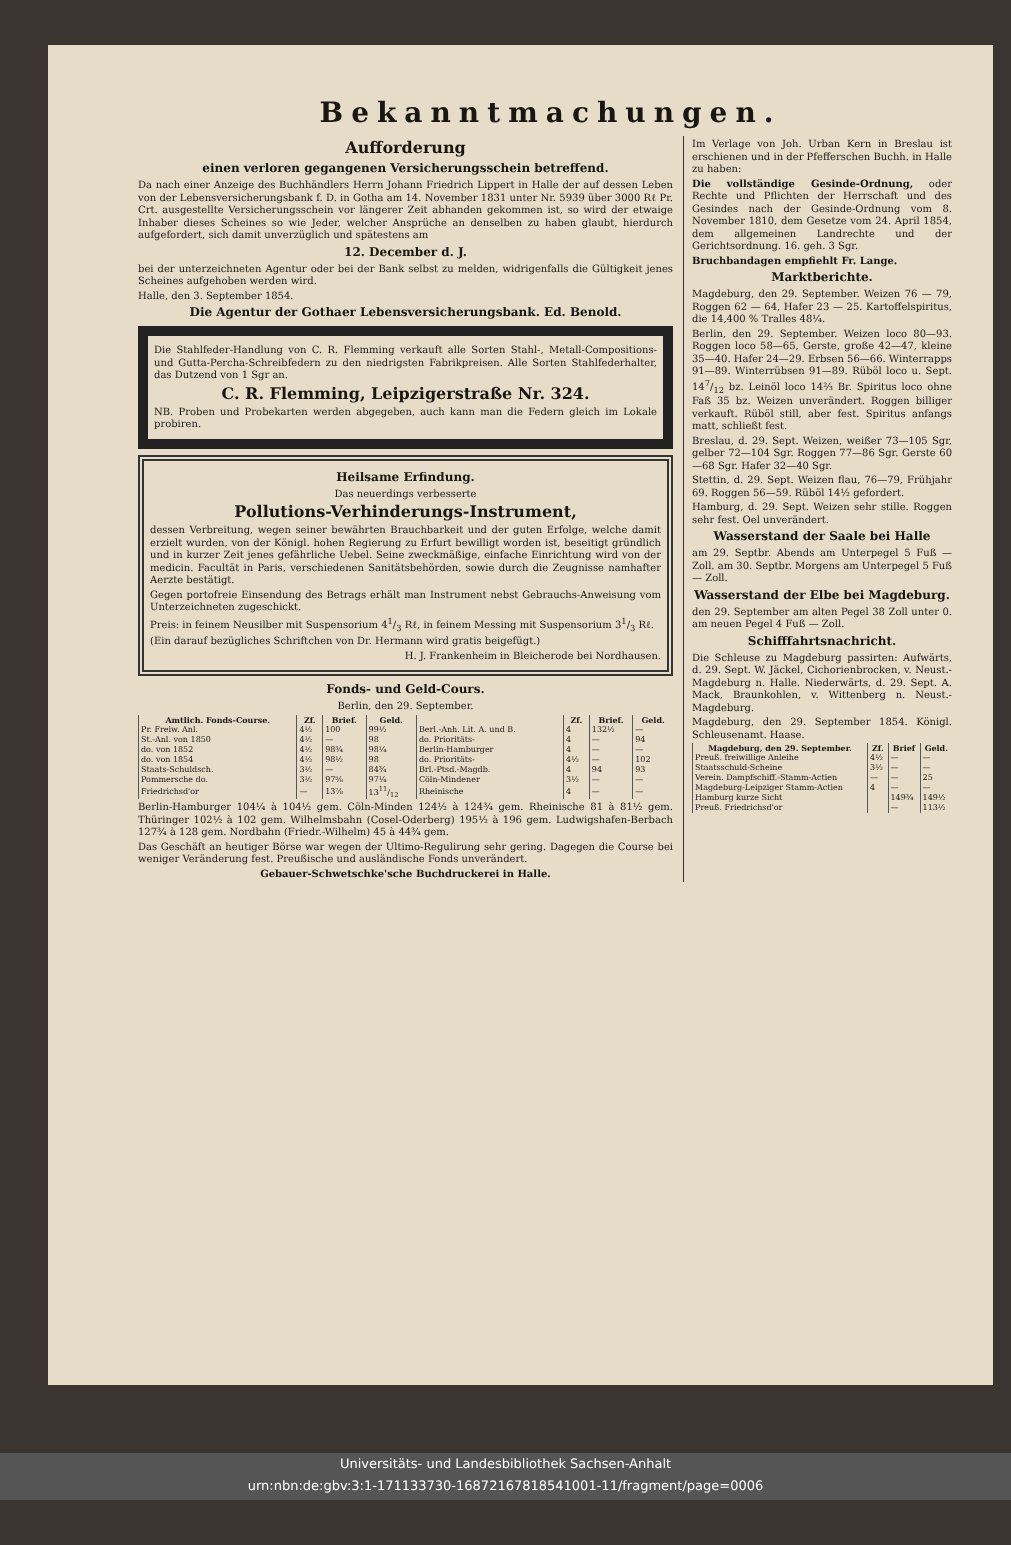Bekanntmachungen.
Aufforderung
einen verloren gegangenen Versicherungsschein betreffend.
Da nach einer Anzeige des Buchhändlers Herrn Johann Friedrich Lippert in Halle der auf dessen Leben von der Lebensversicherungsbank f. D. in Gotha am 14. November 1831 unter Nr. 5939 über 3000 Rℓ Pr. Crt. ausgestellte Versicherungsschein vor längerer Zeit abhanden gekommen ist, so wird der etwaige Inhaber dieses Scheines so wie Jeder, welcher Ansprüche an denselben zu haben glaubt, hierdurch aufgefordert, sich damit unverzüglich und spätestens am
12. December d. J.
bei der unterzeichneten Agentur oder bei der Bank selbst zu melden, widrigenfalls die Gültigkeit jenes Scheines aufgehoben werden wird.
Halle, den 3. September 1854.
Die Agentur der Gothaer Lebensversicherungsbank. Ed. Benold.
Die Stahlfeder-Handlung von C. R. Flemming verkauft alle Sorten Stahl-, Metall-Compositions- und Gutta-Percha-Schreibfedern zu den niedrigsten Fabrikpreisen. Alle Sorten Stahlfederhalter, das Dutzend von 1 Sgr an.
C. R. Flemming, Leipzigerstraße Nr. 324.
NB. Proben und Probekarten werden abgegeben, auch kann man die Federn gleich im Lokale probiren.
Heilsame Erfindung.
Das neuerdings verbesserte
Pollutions-Verhinderungs-Instrument,
dessen Verbreitung, wegen seiner bewährten Brauchbarkeit und der guten Erfolge, welche damit erzielt wurden, von der Königl. hohen Regierung zu Erfurt bewilligt worden ist, beseitigt gründlich und in kurzer Zeit jenes gefährliche Uebel. Seine zweckmäßige, einfache Einrichtung wird von der medicin. Facultät in Paris, verschiedenen Sanitätsbehörden, sowie durch die Zeugnisse namhafter Aerzte bestätigt.
Gegen portofreie Einsendung des Betrags erhält man Instrument nebst Gebrauchs-Anweisung vom Unterzeichneten zugeschickt.
Preis: in feinem Neusilber mit Suspensorium 41/3 Rℓ, in feinem Messing mit Suspensorium 31/3 Rℓ.
(Ein darauf bezügliches Schriftchen von Dr. Hermann wird gratis beigefügt.)
H. J. Frankenheim in Bleicherode bei Nordhausen.
Fonds- und Geld-Cours.
Berlin, den 29. September.
| Amtlich. Fonds-Course. | Zf. | Brief. | Geld. | | Zf. | Brief. | Geld. |
| --- | --- | --- | --- | --- | --- | --- | --- |
| Pr. Freiw. Anl. | 4½ | 100 | 99½ | Berl.-Anh. Lit. A. und B. | 4 | 132½ | — |
| St.-Anl. von 1850 | 4½ | — | 98 | do. Prioritäts- | 4 | — | 94 |
| do. von 1852 | 4½ | 98¾ | 98¼ | Berlin-Hamburger | 4 | — | — |
| do. von 1854 | 4½ | 98½ | 98 | do. Prioritäts- | 4½ | — | 102 |
| Staats-Schuldsch. | 3½ | — | 84¾ | Brl.-Ptsd.-Magdb. | 4 | 94 | 93 |
| Pommersche do. | 3½ | 97⅝ | 97¼ | Cöln-Mindener | 3½ | — | — |
| Friedrichsd'or | — | 13⅞ | 1311/12 | Rheinische | 4 | — | — |
Berlin-Hamburger 104¼ à 104½ gem. Cöln-Minden 124½ à 124¾ gem. Rheinische 81 à 81½ gem. Thüringer 102½ à 102 gem. Wilhelmsbahn (Cosel-Oderberg) 195½ à 196 gem. Ludwigshafen-Berbach 127¾ à 128 gem. Nordbahn (Friedr.-Wilhelm) 45 à 44¾ gem.
Das Geschäft an heutiger Börse war wegen der Ultimo-Regulirung sehr gering. Dagegen die Course bei weniger Veränderung fest. Preußische und ausländische Fonds unverändert.
Gebauer-Schwetschke'sche Buchdruckerei in Halle.
Im Verlage von Joh. Urban Kern in Breslau ist erschienen und in der Pfefferschen Buchh. in Halle zu haben:
Die vollständige Gesinde-Ordnung, oder Rechte und Pflichten der Herrschaft und des Gesindes nach der Gesinde-Ordnung vom 8. November 1810, dem Gesetze vom 24. April 1854, dem allgemeinen Landrechte und der Gerichtsordnung. 16. geh. 3 Sgr.
Bruchbandagen empfiehlt Fr. Lange.
Marktberichte.
Magdeburg, den 29. September. Weizen 76 — 79, Roggen 62 — 64, Hafer 23 — 25. Kartoffelspiritus, die 14,400 % Tralles 48¼.
Berlin, den 29. September. Weizen loco 80—93. Roggen loco 58—65, Gerste, große 42—47, kleine 35—40. Hafer 24—29. Erbsen 56—66. Winterrapps 91—89. Winterrübsen 91—89. Rüböl loco u. Sept. 147/12 bz. Leinöl loco 14⅔ Br. Spiritus loco ohne Faß 35 bz. Weizen unverändert. Roggen billiger verkauft. Rüböl still, aber fest. Spiritus anfangs matt, schließt fest.
Breslau, d. 29. Sept. Weizen, weißer 73—105 Sgr, gelber 72—104 Sgr. Roggen 77—86 Sgr. Gerste 60—68 Sgr. Hafer 32—40 Sgr.
Stettin, d. 29. Sept. Weizen flau, 76—79, Frühjahr 69. Roggen 56—59. Rüböl 14½ gefordert.
Hamburg, d. 29. Sept. Weizen sehr stille. Roggen sehr fest. Oel unverändert.
Wasserstand der Saale bei Halle
am 29. Septbr. Abends am Unterpegel 5 Fuß — Zoll. am 30. Septbr. Morgens am Unterpegel 5 Fuß — Zoll.
Wasserstand der Elbe bei Magdeburg.
den 29. September am alten Pegel 38 Zoll unter 0. am neuen Pegel 4 Fuß — Zoll.
Schifffahrtsnachricht.
Die Schleuse zu Magdeburg passirten: Aufwärts, d. 29. Sept. W. Jäckel, Cichorienbrocken, v. Neust.-Magdeburg n. Halle. Niederwärts, d. 29. Sept. A. Mack, Braunkohlen, v. Wittenberg n. Neust.-Magdeburg.
Magdeburg, den 29. September 1854. Königl. Schleusenamt. Haase.
| Magdeburg, den 29. September. | Zf. | Brief | Geld. |
| --- | --- | --- | --- |
| Preuß. freiwillige Anleihe | 4½ | — | — |
| Staatsschuld-Scheine | 3½ | — | — |
| Verein. Dampfschiff.-Stamm-Actien | — | — | 25 |
| Magdeburg-Leipziger Stamm-Actien | 4 | — | — |
| Hamburg kurze Sicht | | 149¾ | 149½ |
| Preuß. Friedrichsd'or | | — | 113½ |
Universitäts- und Landesbibliothek Sachsen-Anhalt
urn:nbn:de:gbv:3:1-171133730-16872167818541001-11/fragment/page=0006